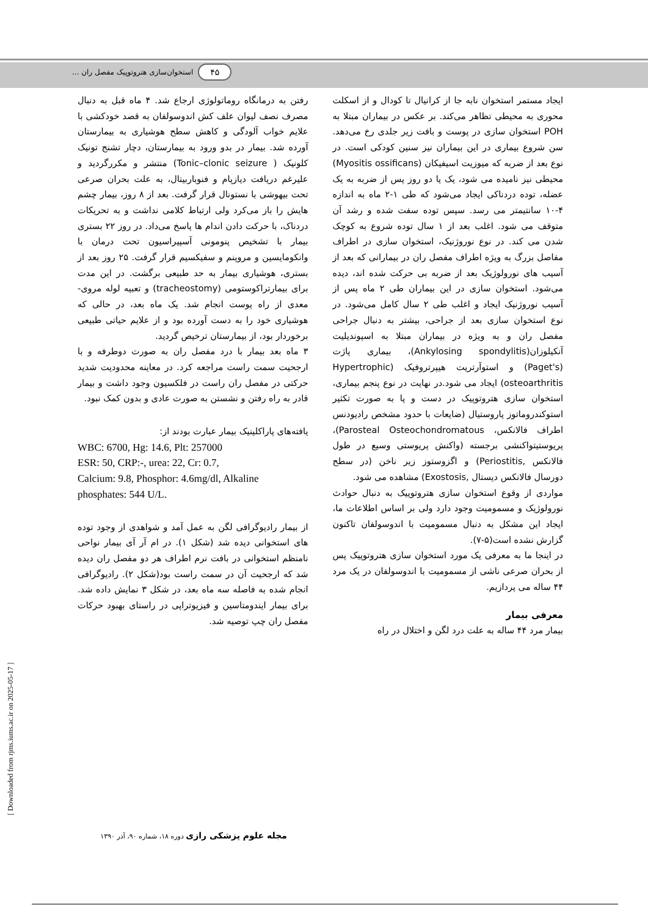۴۵ استخوان‌سازی هتروتوپیک مفصل ران ...
ایجاد مستمر استخوان نابه جا از کرانیال تا کودال و از اسکلت محوری به محیطی تظاهر می‌کند. بر عکس در بیماران مبتلا به POH استخوان سازی در پوست و بافت زیر جلدی رخ می‌دهد. سن شروع بیماری در این بیماران نیز سنین کودکی است. در نوع بعد از ضربه که میوزیت اسیفیکان (Myositis ossificans) محیطی نیز نامیده می شود، یک یا دو روز پس از ضربه به یک عضله، توده دردناکی ایجاد می‌شود که طی ۱-۲ ماه به اندازه ۴-۱۰ سانتیمتر می رسد. سپس توده سفت شده و رشد آن متوقف می شود. اغلب بعد از ۱ سال توده شروع به کوچک شدن می کند. در نوع نوروژنیک، استخوان سازی در اطراف مفاصل بزرگ به ویژه اطراف مفصل ران در بیمارانی که بعد از آسیب های نورولوژیک بعد از ضربه بی حرکت شده اند، دیده می‌شود. استخوان سازی در این بیماران طی ۲ ماه پس از آسیب نوروژنیک ایجاد و اغلب طی ۲ سال کامل می‌شود. در نوع استخوان سازی بعد از جراحی، بیشتر به دنبال جراحی مفصل ران و به ویژه در بیماران مبتلا به اسپوندیلیت آنکیلوزان(Ankylosing spondylitis)، بیماری پاژت (Paget's) و استوآرتریت هیپرتروفیک (Hypertrophic osteoarthritis) ایجاد می شود.در نهایت در نوع پنجم بیماری، استخوان سازی هتروتوپیک در دست و پا به صورت تکثیر استوکندروماتوز پاروستیال (ضایعات با حدود مشخص رادیودنس اطراف فالانکس، Parosteal Osteochondromatous)، پریوستیتواکنشی برجسته (واکنش پریوستی وسیع در طول فالانکس ,Periostitis) و اگزوستوز زیر ناخن (در سطح دورسال فالانکس دیستال ,Exostosis) مشاهده می شود.
مواردی از وقوع استخوان سازی هتروتوپیک به دنبال حوادث نورولوژیک و مسمومیت وجود دارد ولی بر اساس اطلاعات ما، ایجاد این مشکل به دنبال مسمومیت با اندوسولفان تاکنون گزارش نشده است(۵-۷).
در اینجا ما به معرفی یک مورد استخوان سازی هتروتوپیک پس از بحران صرعی ناشی از مسمومیت با اندوسولفان در یک مرد ۴۴ ساله می پردازیم.
معرفی بیمار
بیمار مرد ۴۴ ساله به علت درد لگن و اختلال در راه
رفتن به درمانگاه روماتولوژی ارجاع شد. ۴ ماه قبل به دنبال مصرف نصف لیوان علف کش اندوسولفان به قصد خودکشی با علایم خواب آلودگی و کاهش سطح هوشیاری به بیمارستان آورده شد. بیمار در بدو ورود به بیمارستان، دچار تشنج تونیک کلونیک ( Tonic–clonic seizure) منتشر و مکررگردید و علیرغم دریافت دیازپام و فنوباربیتال، به علت بحران صرعی تحت بیهوشی با نستونال قرار گرفت. بعد از ۸ روز، بیمار چشم هایش را باز می‌کرد ولی ارتباط کلامی نداشت و به تحریکات دردناک، با حرکت دادن اندام ها پاسخ می‌داد. در روز ۲۲ بستری بیمار با تشخیص پنومونی آسپیراسیون تحت درمان با وانکومایسین و مروپنم و سفیکسیم قرار گرفت. ۲۵ روز بعد از بستری، هوشیاری بیمار به حد طبیعی برگشت. در این مدت برای بیمارتراکوستومی (tracheostomy) و تعبیه لوله مروی-معدی از راه پوست انجام شد. یک ماه بعد، در حالی که هوشیاری خود را به دست آورده بود و از علایم حیاتی طبیعی برخوردار بود، از بیمارستان ترخیص گردید.
۳ ماه بعد بیمار با درد مفصل ران به صورت دوطرفه و با ارجحیت سمت راست مراجعه کرد. در معاینه محدودیت شدید حرکتی در مفصل ران راست در فلکسیون وجود داشت و بیمار قادر به راه رفتن و نشستن به صورت عادی و بدون کمک نبود.
یافته‌های پاراکلینیک بیمار عبارت بودند از:
WBC: 6700, Hg: 14.6, Plt: 257000
ESR: 50, CRP:-, urea: 22, Cr: 0.7,
Calcium: 9.8, Phosphor: 4.6mg/dl, Alkaline phosphates: 544 U/L.
از بیمار رادیوگرافی لگن به عمل آمد و شواهدی از وجود توده های استخوانی دیده شد (شکل ۱). در ام آر آی بیمار نواحی نامنظم استخوانی در بافت نرم اطراف هر دو مفصل ران دیده شد که ارجحیت آن در سمت راست بود(شکل ۲). رادیوگرافی انجام شده به فاصله سه ماه بعد، در شکل ۳ نمایش داده شد. برای بیمار ایندومتاسین و فیزیوتراپی در راستای بهبود حرکات مفصل ران چپ توصیه شد.
[ Downloaded from rjms.iums.ac.ir on 2025-05-17 ]
مجله علوم پزشکی رازی دوره ۱۸، شماره ۹۰، آذر ۱۳۹۰